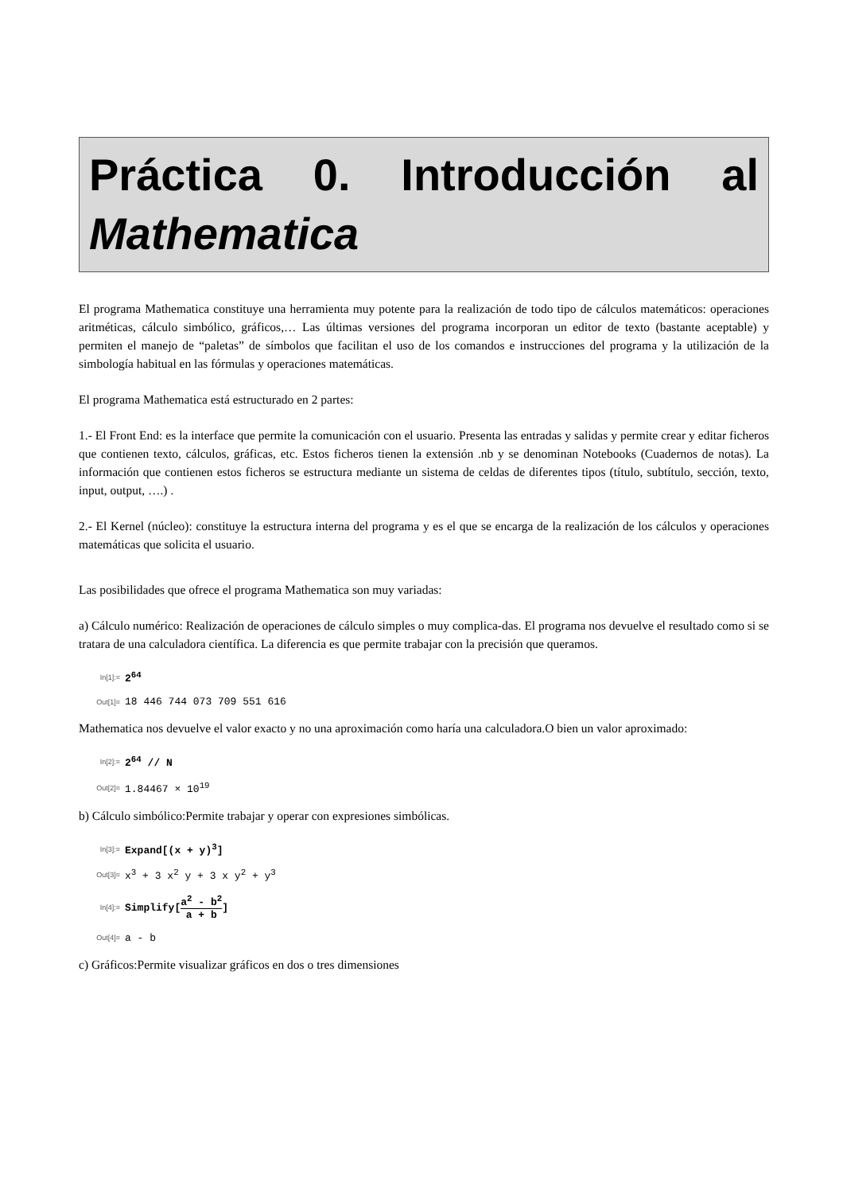Práctica 0. Introducción al
Mathematica
El programa Mathematica constituye una herramienta muy potente para la realización de todo tipo de cálculos matemáticos: operaciones aritméticas, cálculo simbólico, gráficos,… Las últimas versiones del programa incorporan un editor de texto (bastante aceptable) y permiten el manejo de “paletas” de símbolos que facilitan el uso de los comandos e instrucciones del programa y la utilización de la simbología habitual en las fórmulas y operaciones matemáticas.
El programa Mathematica está estructurado en 2 partes:
1.- El Front End: es la interface que permite la comunicación con el usuario. Presenta las entradas y salidas y permite crear y editar ficheros que contienen texto, cálculos, gráficas, etc. Estos ficheros tienen la extensión .nb y se denominan Notebooks (Cuadernos de notas). La información que contienen estos ficheros se estructura mediante un sistema de celdas de diferentes tipos (título, subtítulo, sección, texto, input, output, ….) .
2.- El Kernel (núcleo): constituye la estructura interna del programa y es el que se encarga de la realización de los cálculos y operaciones matemáticas que solicita el usuario.
Las posibilidades que ofrece el programa Mathematica son muy variadas:
a) Cálculo numérico: Realización de operaciones de cálculo simples o muy complica-das. El programa nos devuelve el resultado como si se tratara de una calculadora científica. La diferencia es que permite trabajar con la precisión que queramos.
In[1]:= 2<sup>64</sup>
Out[1]= 18 446 744 073 709 551 616
Mathematica nos devuelve el valor exacto y no una aproximación como haría una calculadora.O bien un valor aproximado:
In[2]:= 2<sup>64</sup> // N
Out[2]= 1.84467 × 10<sup>19</sup>
b) Cálculo simbólico:Permite trabajar y operar con expresiones simbólicas.
In[3]:= Expand[(x + y)<sup>3</sup>]
Out[3]= x<sup>3</sup> + 3 x<sup>2</sup> y + 3 x y<sup>2</sup> + y<sup>3</sup>
In[4]:= Simplify[a<sup>2</sup> - b<sup>2</sup> a + b]
Out[4]= a - b
c) Gráficos:Permite visualizar gráficos en dos o tres dimensiones